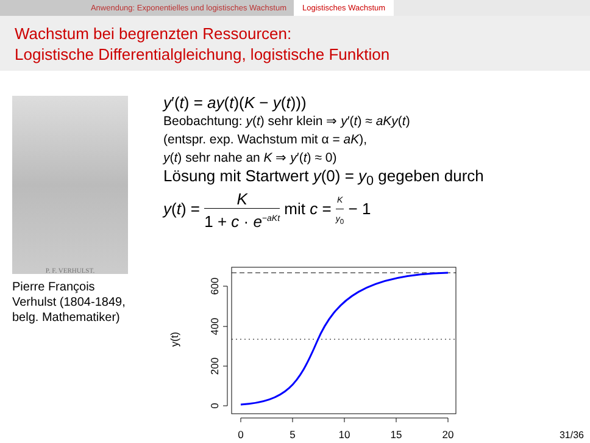Anwendung: Exponentielles und logistisches Wachstum Logistisches Wachstum
Wachstum bei begrenzten Ressourcen:
Logistische Differentialgleichung, logistische Funktion
P. F. VERHULST.
Pierre François Verhulst (1804-1849, belg. Mathematiker)
y′(t) = ay(t)(K − y(t)))
Beobachtung: y(t) sehr klein ⇒ y′(t) ≈ aKy(t)
(entspr. exp. Wachstum mit α = aK),
y(t) sehr nahe an K ⇒ y′(t) ≈ 0)
Lösung mit Startwert y(0) = y<sub>0</sub> gegeben durch
y(t) = K 1 + c · e<sup>−aKt</sup> mit c = K y<sub>0</sub> − 1
0
5
10
15
20
0
200
400
600
y(t)
31/36